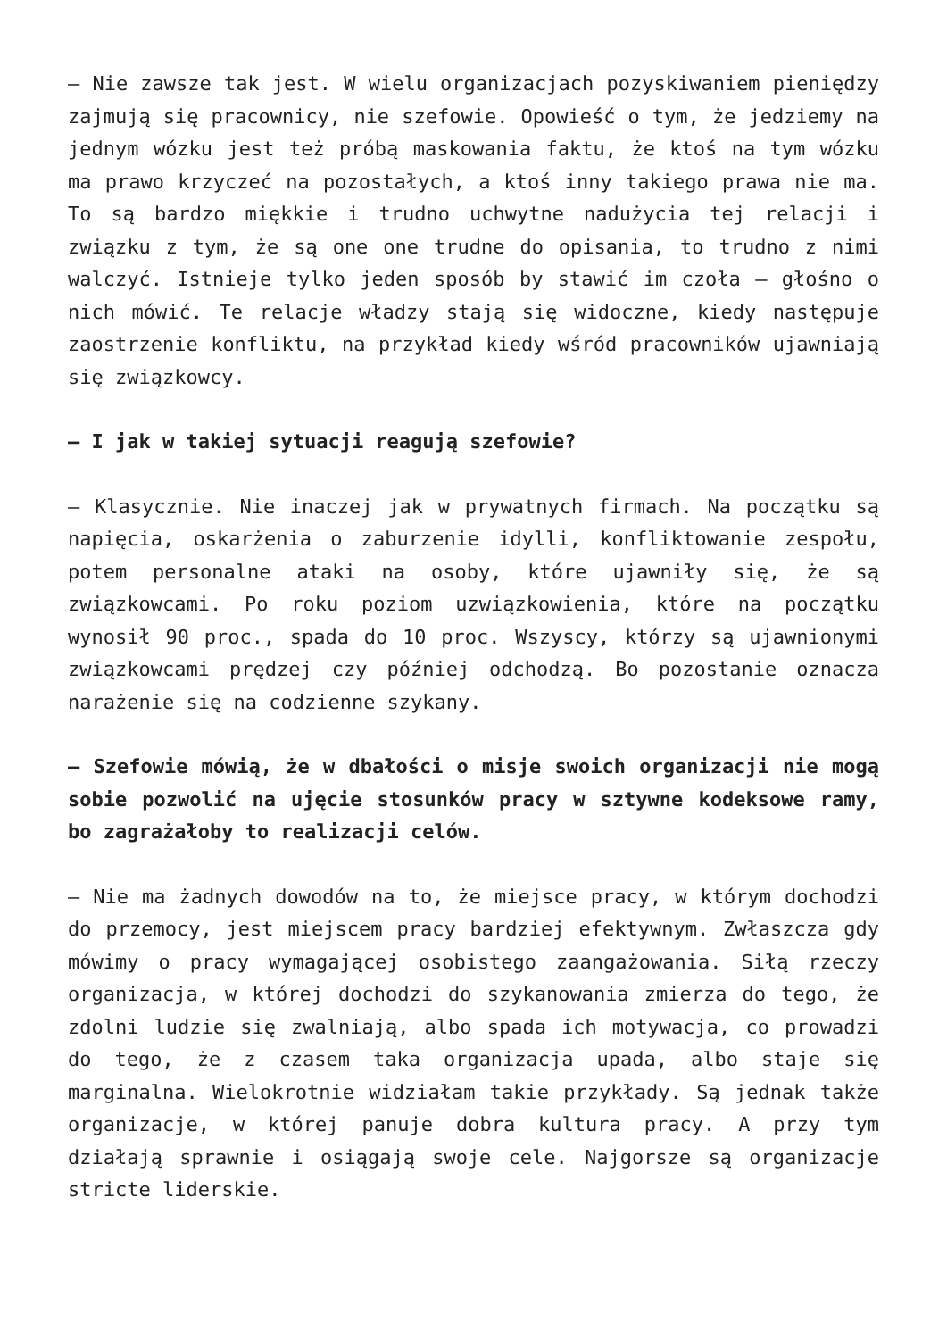– Nie zawsze tak jest. W wielu organizacjach pozyskiwaniem pieniędzy zajmują się pracownicy, nie szefowie. Opowieść o tym, że jedziemy na jednym wózku jest też próbą maskowania faktu, że ktoś na tym wózku ma prawo krzyczeć na pozostałych, a ktoś inny takiego prawa nie ma. To są bardzo miękkie i trudno uchwytne nadużycia tej relacji i związku z tym, że są one one trudne do opisania, to trudno z nimi walczyć. Istnieje tylko jeden sposób by stawić im czoła – głośno o nich mówić. Te relacje władzy stają się widoczne, kiedy następuje zaostrzenie konfliktu, na przykład kiedy wśród pracowników ujawniają się związkowcy.
– I jak w takiej sytuacji reagują szefowie?
– Klasycznie. Nie inaczej jak w prywatnych firmach. Na początku są napięcia, oskarżenia o zaburzenie idylli, konfliktowanie zespołu, potem personalne ataki na osoby, które ujawniły się, że są związkowcami. Po roku poziom uzwiązkowienia, które na początku wynosił 90 proc., spada do 10 proc. Wszyscy, którzy są ujawnionymi związkowcami prędzej czy później odchodzą. Bo pozostanie oznacza narażenie się na codzienne szykany.
– Szefowie mówią, że w dbałości o misje swoich organizacji nie mogą sobie pozwolić na ujęcie stosunków pracy w sztywne kodeksowe ramy, bo zagrażałoby to realizacji celów.
– Nie ma żadnych dowodów na to, że miejsce pracy, w którym dochodzi do przemocy, jest miejscem pracy bardziej efektywnym. Zwłaszcza gdy mówimy o pracy wymagającej osobistego zaangażowania. Siłą rzeczy organizacja, w której dochodzi do szykanowania zmierza do tego, że zdolni ludzie się zwalniają, albo spada ich motywacja, co prowadzi do tego, że z czasem taka organizacja upada, albo staje się marginalna. Wielokrotnie widziałam takie przykłady. Są jednak także organizacje, w której panuje dobra kultura pracy. A przy tym działają sprawnie i osiągają swoje cele. Najgorsze są organizacje stricte liderskie.